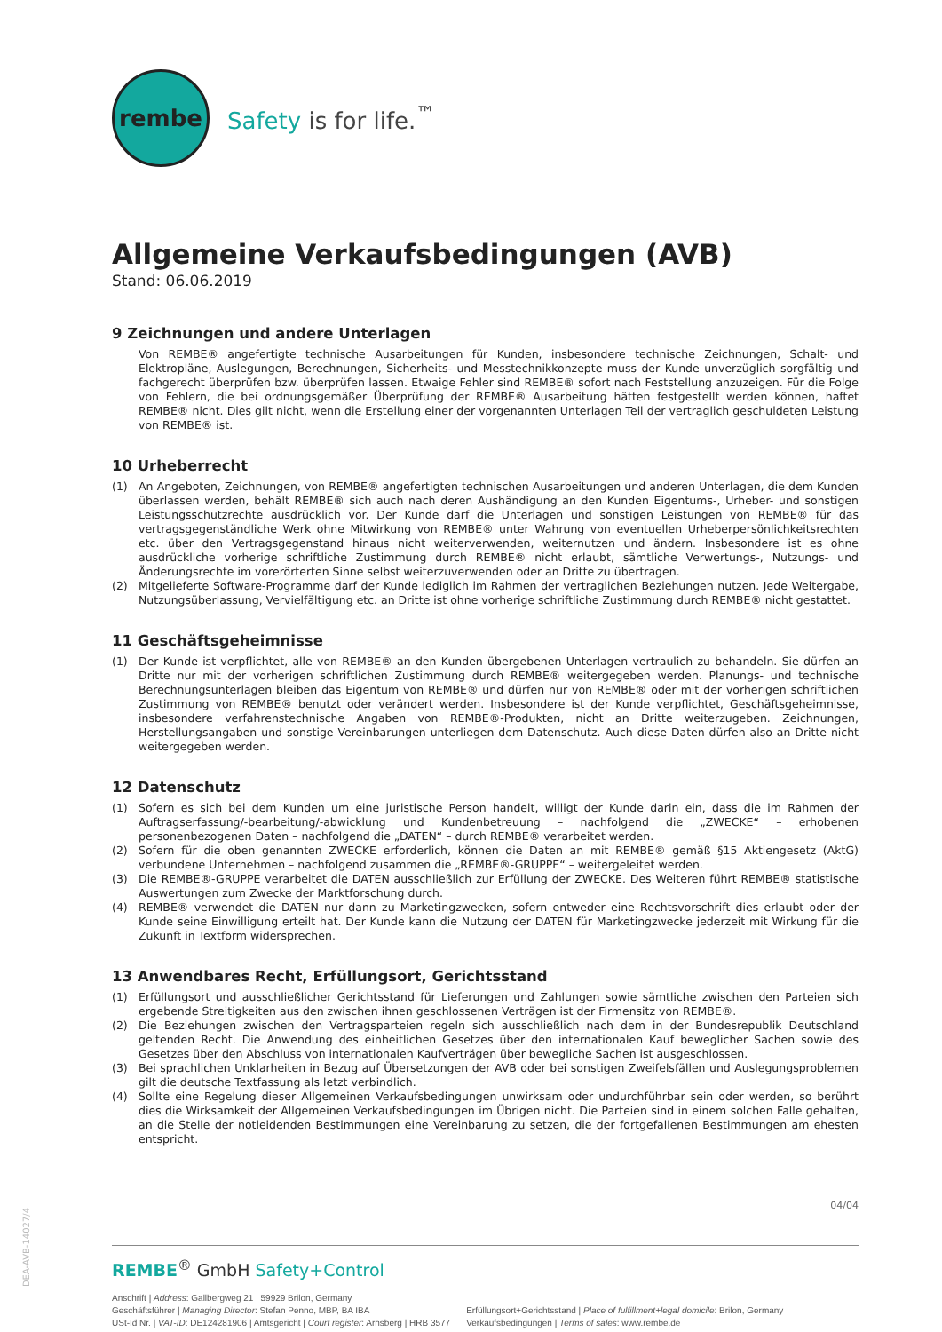rembe
Safety is for life.<sup>™</sup>
Allgemeine Verkaufsbedingungen (AVB)
Stand: 06.06.2019
9 Zeichnungen und andere Unterlagen
Von REMBE® angefertigte technische Ausarbeitungen für Kunden, insbesondere technische Zeichnungen, Schalt- und Elektropläne, Auslegungen, Berechnungen, Sicherheits- und Messtechnikkonzepte muss der Kunde unverzüglich sorgfältig und fachgerecht überprüfen bzw. überprüfen lassen. Etwaige Fehler sind REMBE® sofort nach Feststellung anzuzeigen. Für die Folge von Fehlern, die bei ordnungsgemäßer Überprüfung der REMBE® Ausarbeitung hätten festgestellt werden können, haftet REMBE® nicht. Dies gilt nicht, wenn die Erstellung einer der vorgenannten Unterlagen Teil der vertraglich geschuldeten Leistung von REMBE® ist.
10 Urheberrecht
(1)
An Angeboten, Zeichnungen, von REMBE® angefertigten technischen Ausarbeitungen und anderen Unterlagen, die dem Kunden überlassen werden, behält REMBE® sich auch nach deren Aushändigung an den Kunden Eigentums-, Urheber- und sonstigen Leistungsschutzrechte ausdrücklich vor. Der Kunde darf die Unterlagen und sonstigen Leistungen von REMBE® für das vertragsgegenständliche Werk ohne Mitwirkung von REMBE® unter Wahrung von eventuellen Urheberpersönlichkeitsrechten etc. über den Vertragsgegenstand hinaus nicht weiterverwenden, weiternutzen und ändern. Insbesondere ist es ohne ausdrückliche vorherige schriftliche Zustimmung durch REMBE® nicht erlaubt, sämtliche Verwertungs-, Nutzungs- und Änderungsrechte im vorerörterten Sinne selbst weiterzuverwenden oder an Dritte zu übertragen.
(2)
Mitgelieferte Software-Programme darf der Kunde lediglich im Rahmen der vertraglichen Beziehungen nutzen. Jede Weitergabe, Nutzungsüberlassung, Vervielfältigung etc. an Dritte ist ohne vorherige schriftliche Zustimmung durch REMBE® nicht gestattet.
11 Geschäftsgeheimnisse
(1)
Der Kunde ist verpflichtet, alle von REMBE® an den Kunden übergebenen Unterlagen vertraulich zu behandeln. Sie dürfen an Dritte nur mit der vorherigen schriftlichen Zustimmung durch REMBE® weitergegeben werden. Planungs- und technische Berechnungsunterlagen bleiben das Eigentum von REMBE® und dürfen nur von REMBE® oder mit der vorherigen schriftlichen Zustimmung von REMBE® benutzt oder verändert werden. Insbesondere ist der Kunde verpflichtet, Geschäftsgeheimnisse, insbesondere verfahrenstechnische Angaben von REMBE®-Produkten, nicht an Dritte weiterzugeben. Zeichnungen, Herstellungsangaben und sonstige Vereinbarungen unterliegen dem Datenschutz. Auch diese Daten dürfen also an Dritte nicht weitergegeben werden.
12 Datenschutz
(1)
Sofern es sich bei dem Kunden um eine juristische Person handelt, willigt der Kunde darin ein, dass die im Rahmen der Auftragserfassung/-bearbeitung/-abwicklung und Kundenbetreuung – nachfolgend die „ZWECKE“ – erhobenen personenbezogenen Daten – nachfolgend die „DATEN“ – durch REMBE® verarbeitet werden.
(2)
Sofern für die oben genannten ZWECKE erforderlich, können die Daten an mit REMBE® gemäß §15 Aktiengesetz (AktG) verbundene Unternehmen – nachfolgend zusammen die „REMBE®-GRUPPE“ – weitergeleitet werden.
(3)
Die REMBE®-GRUPPE verarbeitet die DATEN ausschließlich zur Erfüllung der ZWECKE. Des Weiteren führt REMBE® statistische Auswertungen zum Zwecke der Marktforschung durch.
(4)
REMBE® verwendet die DATEN nur dann zu Marketingzwecken, sofern entweder eine Rechtsvorschrift dies erlaubt oder der Kunde seine Einwilligung erteilt hat. Der Kunde kann die Nutzung der DATEN für Marketingzwecke jederzeit mit Wirkung für die Zukunft in Textform widersprechen.
13 Anwendbares Recht, Erfüllungsort, Gerichtsstand
(1)
Erfüllungsort und ausschließlicher Gerichtsstand für Lieferungen und Zahlungen sowie sämtliche zwischen den Parteien sich ergebende Streitigkeiten aus den zwischen ihnen geschlossenen Verträgen ist der Firmensitz von REMBE®.
(2)
Die Beziehungen zwischen den Vertragsparteien regeln sich ausschließlich nach dem in der Bundesrepublik Deutschland geltenden Recht. Die Anwendung des einheitlichen Gesetzes über den internationalen Kauf beweglicher Sachen sowie des Gesetzes über den Abschluss von internationalen Kaufverträgen über bewegliche Sachen ist ausgeschlossen.
(3)
Bei sprachlichen Unklarheiten in Bezug auf Übersetzungen der AVB oder bei sonstigen Zweifelsfällen und Auslegungsproblemen gilt die deutsche Textfassung als letzt verbindlich.
(4)
Sollte eine Regelung dieser Allgemeinen Verkaufsbedingungen unwirksam oder undurchführbar sein oder werden, so berührt dies die Wirksamkeit der Allgemeinen Verkaufsbedingungen im Übrigen nicht. Die Parteien sind in einem solchen Falle gehalten, an die Stelle der notleidenden Bestimmungen eine Vereinbarung zu setzen, die der fortgefallenen Bestimmungen am ehesten entspricht.
04/04
REMBE<sup>®</sup> GmbH Safety+Control
Anschrift | Address: Gallbergweg 21 | 59929 Brilon, Germany
Geschäftsführer | Managing Director: Stefan Penno, MBP, BA IBA
USt-Id Nr. | VAT-ID: DE124281906 | Amtsgericht | Court register: Arnsberg | HRB 3577
Erfüllungsort+Gerichtsstand | Place of fulfillment+legal domicile: Brilon, Germany
Verkaufsbedingungen | Terms of sales: www.rembe.de
DEA-AVB-14027/4